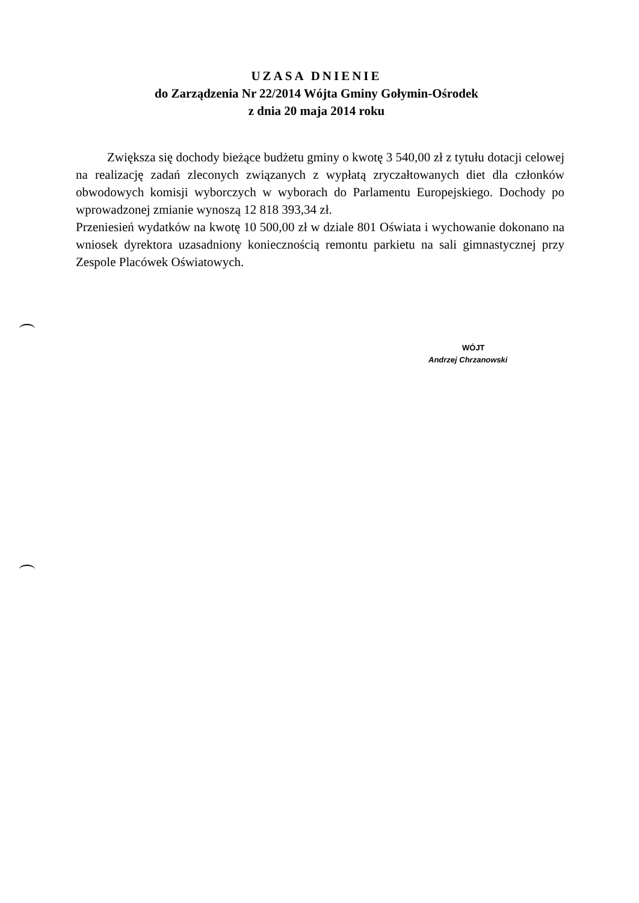UZASA DNIENIE
do Zarządzenia Nr 22/2014 Wójta Gminy Gołymin-Ośrodek
z dnia 20 maja 2014 roku
Zwiększa się dochody bieżące budżetu gminy o kwotę 3 540,00 zł z tytułu dotacji celowej na realizację zadań zleconych związanych z wypłatą zryczałtowanych diet dla członków obwodowych komisji wyborczych w wyborach do Parlamentu Europejskiego. Dochody po wprowadzonej zmianie wynoszą 12 818 393,34 zł.
Przeniesień wydatków na kwotę 10 500,00 zł w dziale 801 Oświata i wychowanie dokonano na wniosek dyrektora uzasadniony koniecznością remontu parkietu na sali gimnastycznej przy Zespole Placówek Oświatowych.
WÓJT
Andrzej Chrzanowski